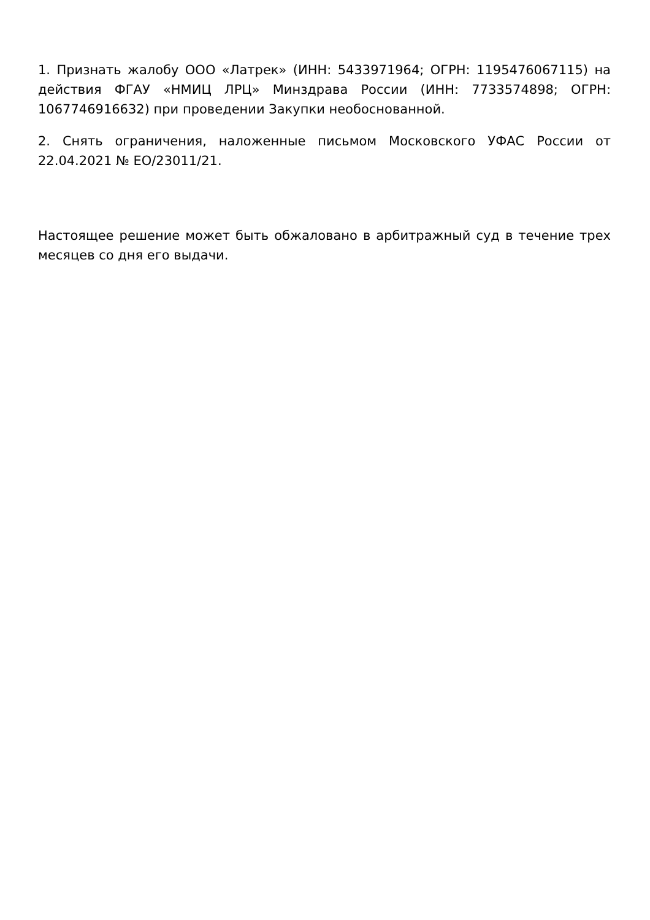1. Признать жалобу ООО «Латрек» (ИНН: 5433971964; ОГРН: 1195476067115) на действия ФГАУ «НМИЦ ЛРЦ» Минздрава России (ИНН: 7733574898; ОГРН: 1067746916632) при проведении Закупки необоснованной.
2. Снять ограничения, наложенные письмом Московского УФАС России от 22.04.2021 № ЕО/23011/21.
Настоящее решение может быть обжаловано в арбитражный суд в течение трех месяцев со дня его выдачи.